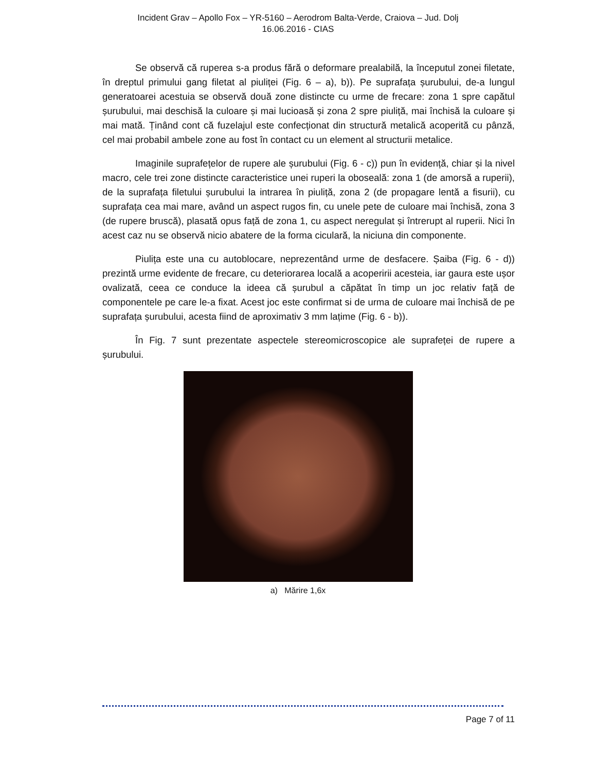Incident Grav – Apollo Fox – YR-5160 – Aerodrom Balta-Verde, Craiova – Jud. Dolj
16.06.2016 - CIAS
Se observă că ruperea s-a produs fără o deformare prealabilă, la începutul zonei filetate, în dreptul primului gang filetat al piuliței (Fig. 6 – a), b)). Pe suprafața șurubului, de-a lungul generatoarei acestuia se observă două zone distincte cu urme de frecare: zona 1 spre capătul șurubului, mai deschisă la culoare și mai lucioasă și zona 2 spre piuliță, mai închisă la culoare și mai mată. Ținând cont că fuzelajul este confecționat din structură metalică acoperită cu pânză, cel mai probabil ambele zone au fost în contact cu un element al structurii metalice.
Imaginile suprafețelor de rupere ale șurubului (Fig. 6 - c)) pun în evidență, chiar și la nivel macro, cele trei zone distincte caracteristice unei ruperi la oboseală: zona 1 (de amorsă a ruperii), de la suprafața filetului șurubului la intrarea în piuliță, zona 2 (de propagare lentă a fisurii), cu suprafața cea mai mare, având un aspect rugos fin, cu unele pete de culoare mai închisă, zona 3 (de rupere bruscă), plasată opus față de zona 1, cu aspect neregulat și întrerupt al ruperii. Nici în acest caz nu se observă nicio abatere de la forma ciculară, la niciuna din componente.
Piulița este una cu autoblocare, neprezentând urme de desfacere. Șaiba (Fig. 6 - d)) prezintă urme evidente de frecare, cu deteriorarea locală a acoperirii acesteia, iar gaura este ușor ovalizată, ceea ce conduce la ideea că șurubul a căpătat în timp un joc relativ față de componentele pe care le-a fixat. Acest joc este confirmat si de urma de culoare mai închisă de pe suprafața șurubului, acesta fiind de aproximativ 3 mm lațime (Fig. 6 - b)).
În Fig. 7 sunt prezentate aspectele stereomicroscopice ale suprafeței de rupere a șurubului.
a) Mărire 1,6x
Page 7 of 11